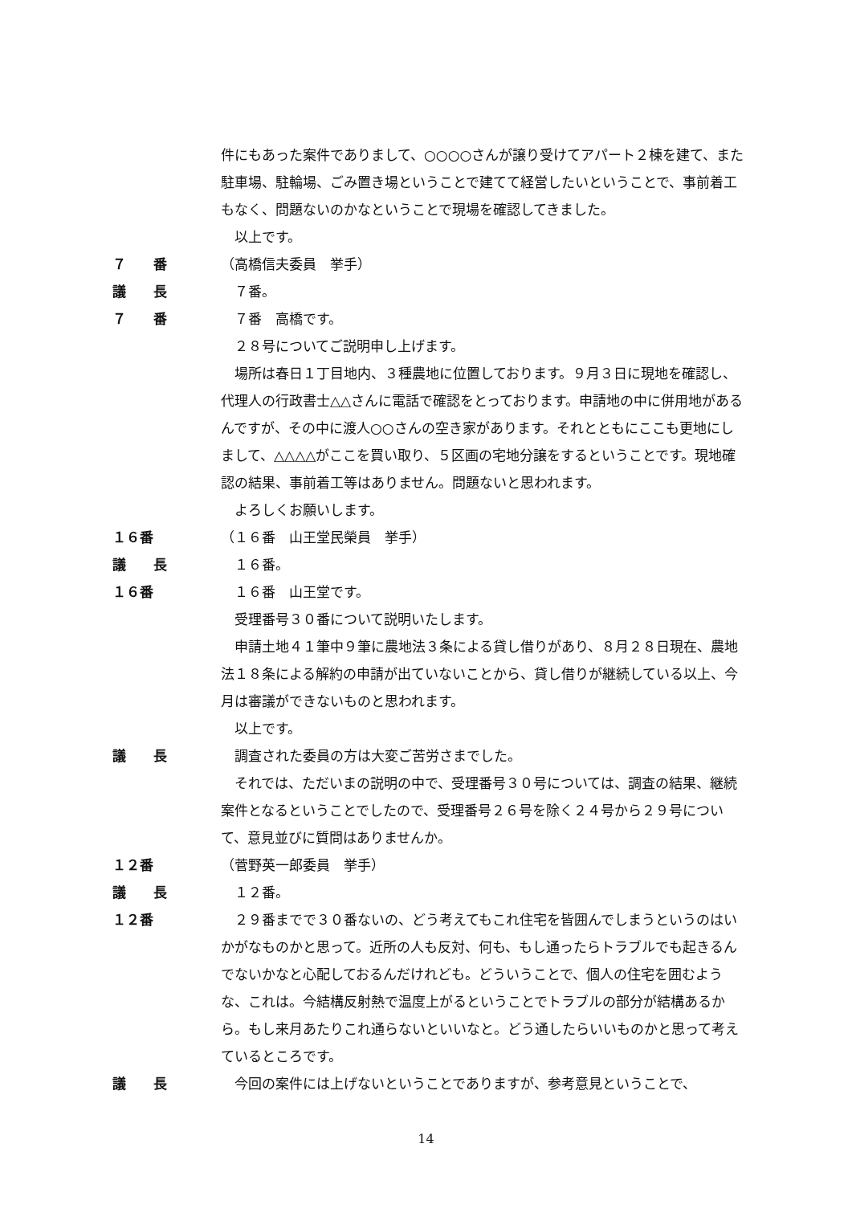件にもあった案件でありまして、○○○○さんが譲り受けてアパート２棟を建て、また駐車場、駐輪場、ごみ置き場ということで建てて経営したいということで、事前着工もなく、問題ないのかなということで現場を確認してきました。
　以上です。
７　　番 （高橋信夫委員　挙手）
議　　長 　７番。
７　　番 　７番　高橋です。
　２８号についてご説明申し上げます。
　場所は春日１丁目地内、３種農地に位置しております。９月３日に現地を確認し、代理人の行政書士△△さんに電話で確認をとっております。申請地の中に併用地があるんですが、その中に渡人○○さんの空き家があります。それとともにここも更地にしまして、△△△△がここを買い取り、５区画の宅地分譲をするということです。現地確認の結果、事前着工等はありません。問題ないと思われます。
　よろしくお願いします。
１６番 （１６番　山王堂民榮員　挙手）
議　　長 　１６番。
１６番 　１６番　山王堂です。
　受理番号３０番について説明いたします。
　申請土地４１筆中９筆に農地法３条による貸し借りがあり、８月２８日現在、農地法１８条による解約の申請が出ていないことから、貸し借りが継続している以上、今月は審議ができないものと思われます。
　以上です。
議　　長 　調査された委員の方は大変ご苦労さまでした。
　それでは、ただいまの説明の中で、受理番号３０号については、調査の結果、継続案件となるということでしたので、受理番号２６号を除く２４号から２９号について、意見並びに質問はありませんか。
１２番 （菅野英一郎委員　挙手）
議　　長 　１２番。
１２番 　２９番までで３０番ないの、どう考えてもこれ住宅を皆囲んでしまうというのはいかがなものかと思って。近所の人も反対、何も、もし通ったらトラブルでも起きるんでないかなと心配しておるんだけれども。どういうことで、個人の住宅を囲むような、これは。今結構反射熱で温度上がるということでトラブルの部分が結構あるから。もし来月あたりこれ通らないといいなと。どう通したらいいものかと思って考えているところです。
議　　長 　今回の案件には上げないということでありますが、参考意見ということで、
14